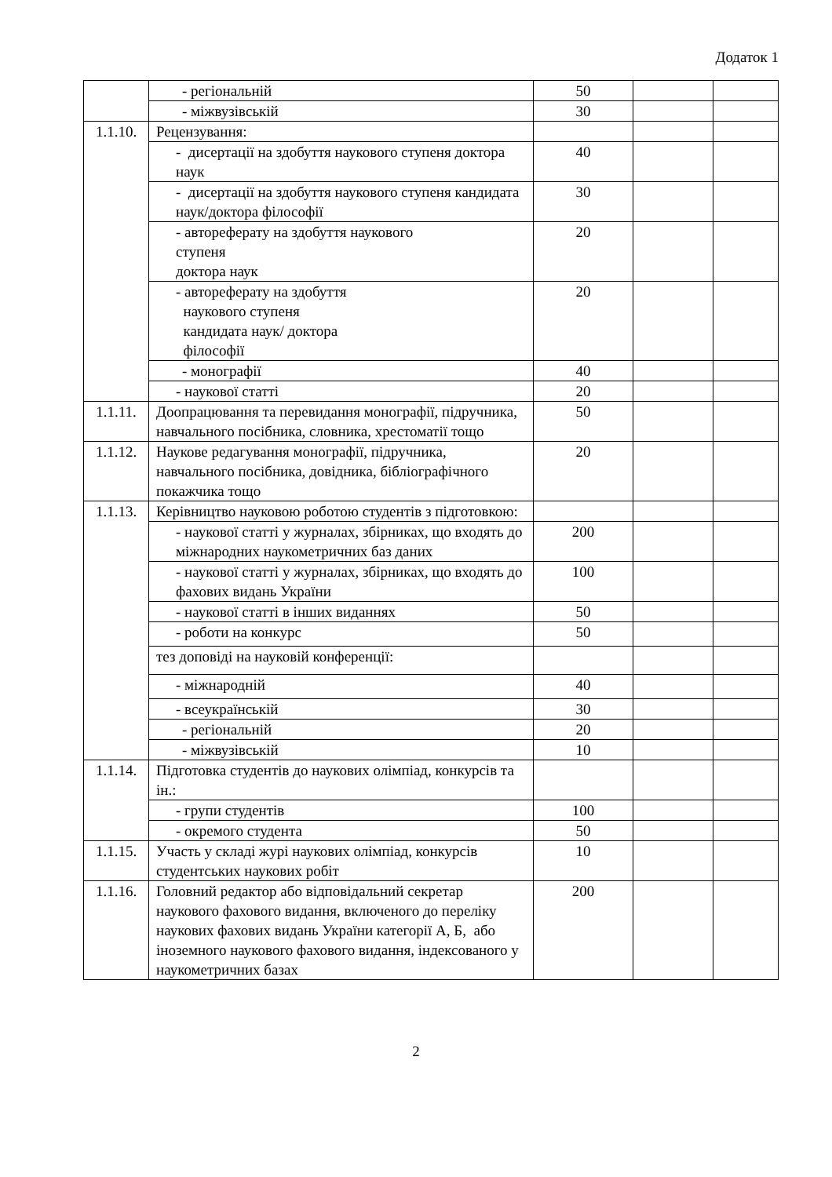Додаток 1
| | - регіональній | 50 | | |
| | - міжвузівській | 30 | | |
| 1.1.10. | Рецензування: | | | |
| | - дисертації на здобуття наукового ступеня доктора наук | 40 | | |
| | - дисертації на здобуття наукового ступеня кандидата наук/доктора філософії | 30 | | |
| | - автореферату на здобуття наукового ступеня доктора наук | 20 | | |
| | - автореферату на здобуття наукового ступеня кандидата наук/ доктора філософії | 20 | | |
| | - монографії | 40 | | |
| | - наукової статті | 20 | | |
| 1.1.11. | Доопрацювання та перевидання монографії, підручника, навчального посібника, словника, хрестоматії тощо | 50 | | |
| 1.1.12. | Наукове редагування монографії, підручника, навчального посібника, довідника, бібліографічного покажчика тощо | 20 | | |
| 1.1.13. | Керівництво науковою роботою студентів з підготовкою: | | | |
| | - наукової статті у журналах, збірниках, що входять до міжнародних наукометричних баз даних | 200 | | |
| | - наукової статті у журналах, збірниках, що входять до фахових видань України | 100 | | |
| | - наукової статті в інших виданнях | 50 | | |
| | - роботи на конкурс | 50 | | |
| | тез доповіді на науковій конференції: | | | |
| | - міжнародній | 40 | | |
| | - всеукраїнській | 30 | | |
| | - регіональній | 20 | | |
| | - міжвузівській | 10 | | |
| 1.1.14. | Підготовка студентів до наукових олімпіад, конкурсів та ін.: | | | |
| | - групи студентів | 100 | | |
| | - окремого студента | 50 | | |
| 1.1.15. | Участь у складі журі наукових олімпіад, конкурсів студентських наукових робіт | 10 | | |
| 1.1.16. | Головний редактор або відповідальний секретар наукового фахового видання, включеного до переліку наукових фахових видань України категорії А, Б, або іноземного наукового фахового видання, індексованого у наукометричних базах | 200 | | |
2